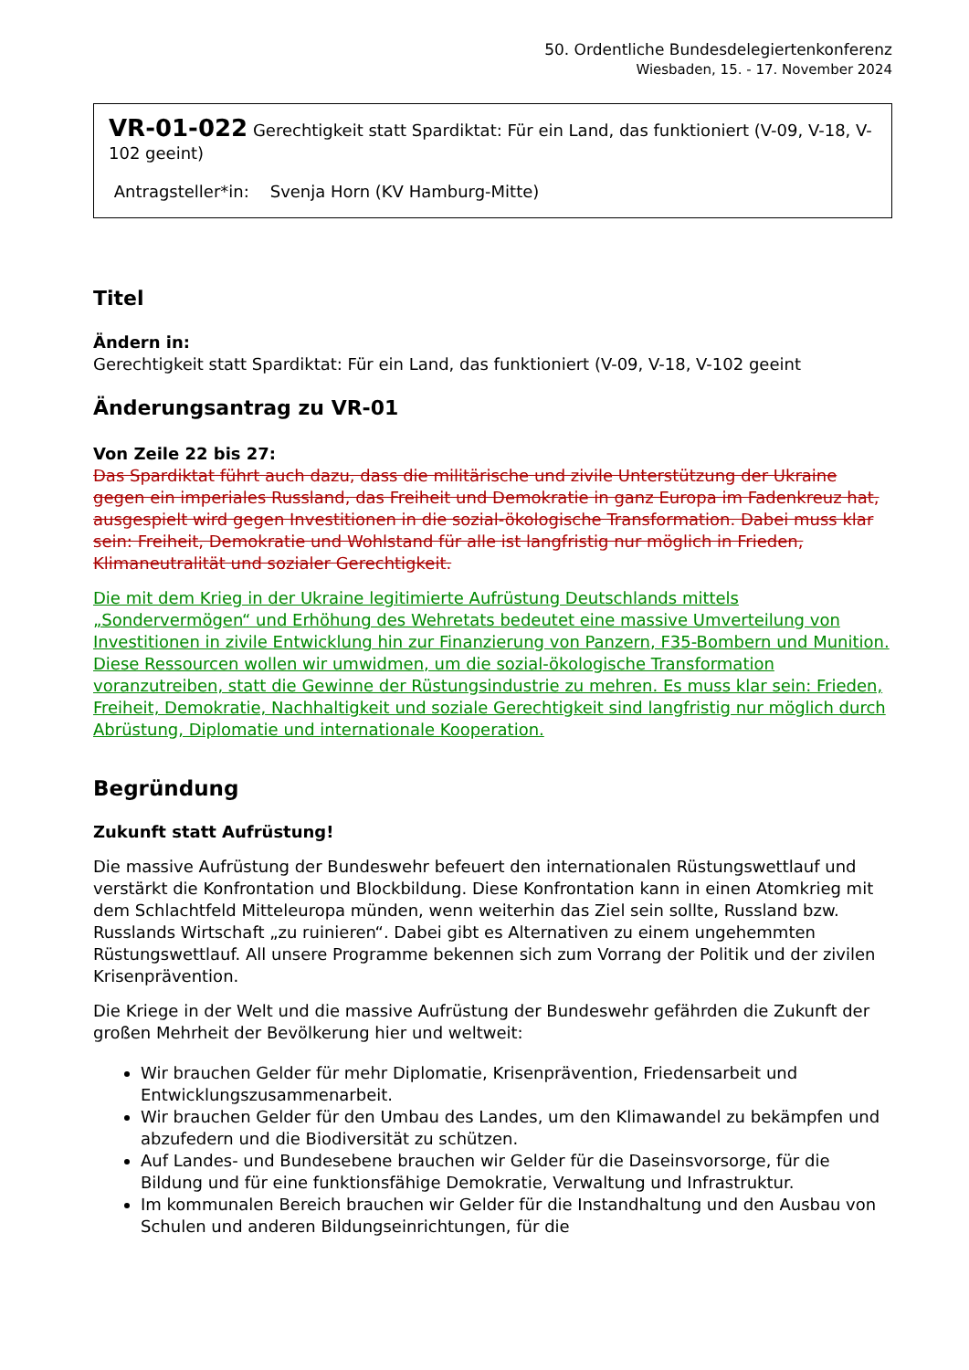50. Ordentliche Bundesdelegiertenkonferenz
Wiesbaden, 15. - 17. November 2024
VR-01-022 Gerechtigkeit statt Spardiktat: Für ein Land, das funktioniert (V-09, V-18, V-102 geeint)
Antragsteller*in: Svenja Horn (KV Hamburg-Mitte)
Titel
Ändern in:
Gerechtigkeit statt Spardiktat: Für ein Land, das funktioniert (V-09, V-18, V-102 geeint
Änderungsantrag zu VR-01
Von Zeile 22 bis 27:
Das Spardiktat führt auch dazu, dass die militärische und zivile Unterstützung der Ukraine gegen ein imperiales Russland, das Freiheit und Demokratie in ganz Europa im Fadenkreuz hat, ausgespielt wird gegen Investitionen in die sozial-ökologische Transformation. Dabei muss klar sein: Freiheit, Demokratie und Wohlstand für alle ist langfristig nur möglich in Frieden, Klimaneutralität und sozialer Gerechtigkeit.
Die mit dem Krieg in der Ukraine legitimierte Aufrüstung Deutschlands mittels „Sondervermögen“ und Erhöhung des Wehretats bedeutet eine massive Umverteilung von Investitionen in zivile Entwicklung hin zur Finanzierung von Panzern, F35-Bombern und Munition. Diese Ressourcen wollen wir umwidmen, um die sozial-ökologische Transformation voranzutreiben, statt die Gewinne der Rüstungsindustrie zu mehren. Es muss klar sein: Frieden, Freiheit, Demokratie, Nachhaltigkeit und soziale Gerechtigkeit sind langfristig nur möglich durch Abrüstung, Diplomatie und internationale Kooperation.
Begründung
Zukunft statt Aufrüstung!
Die massive Aufrüstung der Bundeswehr befeuert den internationalen Rüstungswettlauf und verstärkt die Konfrontation und Blockbildung. Diese Konfrontation kann in einen Atomkrieg mit dem Schlachtfeld Mitteleuropa münden, wenn weiterhin das Ziel sein sollte, Russland bzw. Russlands Wirtschaft „zu ruinieren“. Dabei gibt es Alternativen zu einem ungehemmten Rüstungswettlauf. All unsere Programme bekennen sich zum Vorrang der Politik und der zivilen Krisenprävention.
Die Kriege in der Welt und die massive Aufrüstung der Bundeswehr gefährden die Zukunft der großen Mehrheit der Bevölkerung hier und weltweit:
Wir brauchen Gelder für mehr Diplomatie, Krisenprävention, Friedensarbeit und Entwicklungszusammenarbeit.
Wir brauchen Gelder für den Umbau des Landes, um den Klimawandel zu bekämpfen und abzufedern und die Biodiversität zu schützen.
Auf Landes- und Bundesebene brauchen wir Gelder für die Daseinsvorsorge, für die Bildung und für eine funktionsfähige Demokratie, Verwaltung und Infrastruktur.
Im kommunalen Bereich brauchen wir Gelder für die Instandhaltung und den Ausbau von Schulen und anderen Bildungseinrichtungen, für die